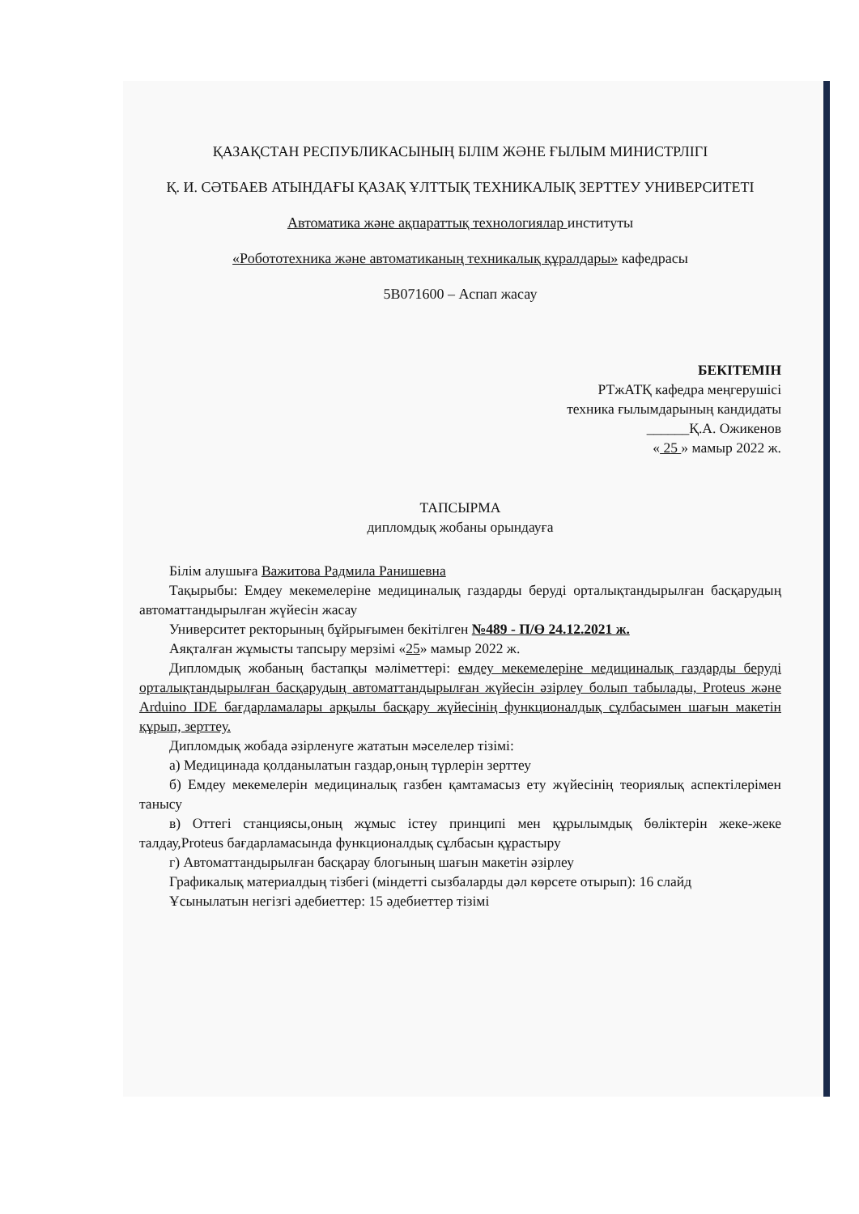ҚАЗАҚСТАН РЕСПУБЛИКАСЫНЫҢ БІЛІМ ЖӘНЕ ҒЫЛЫМ МИНИСТРЛІГІ
Қ. И. СӘТБАЕВ АТЫНДАҒЫ ҚАЗАҚ ҰЛТТЫҚ ТЕХНИКАЛЫҚ ЗЕРТТЕУ УНИВЕРСИТЕТІ
Автоматика және ақпараттық технологиялар институты
«Робототехника және автоматиканың техникалық құралдары» кафедрасы
5В071600 – Аспап жасау
БЕКІТЕМІН
РТжАТҚ кафедра меңгерушісі
техника ғылымдарының кандидаты
______Қ.А. Ожикенов
« 25 » мамыр 2022 ж.
ТАПСЫРМА
дипломдық жобаны орындауға
Білім алушыға Важитова Радмила Ранишевна
Тақырыбы: Емдеу мекемелеріне медициналық газдарды беруді орталықтандырылған басқарудың автоматтандырылған жүйесін жасау
Университет ректорының бұйрығымен бекітілген №489 - П/Ө 24.12.2021 ж.
Аяқталған жұмысты тапсыру мерзімі «25» мамыр 2022 ж.
Дипломдық жобаның бастапқы мәліметтері: емдеу мекемелеріне медициналық газдарды беруді орталықтандырылған басқарудың автоматтандырылған жүйесін әзірлеу болып табылады, Proteus және Arduino IDE бағдарламалары арқылы басқару жүйесінің функционалдық сұлбасымен шағын макетін құрып, зерттеу.
Дипломдық жобада әзірленуге жататын мәселелер тізімі:
а) Медицинада қолданылатын газдар,оның түрлерін зерттеу
б) Емдеу мекемелерін медициналық газбен қамтамасыз ету жүйесінің теориялық аспектілерімен танысу
в) Оттегі станциясы,оның жұмыс істеу принципі мен құрылымдық бөліктерін жеке-жеке талдау,Proteus бағдарламасында функционалдық сұлбасын құрастыру
г) Автоматтандырылған басқарау блогының шағын макетін әзірлеу
Графикалық материалдың тізбегі (міндетті сызбаларды дәл көрсете отырып): 16 слайд
Ұсынылатын негізгі әдебиеттер: 15 әдебиеттер тізімі